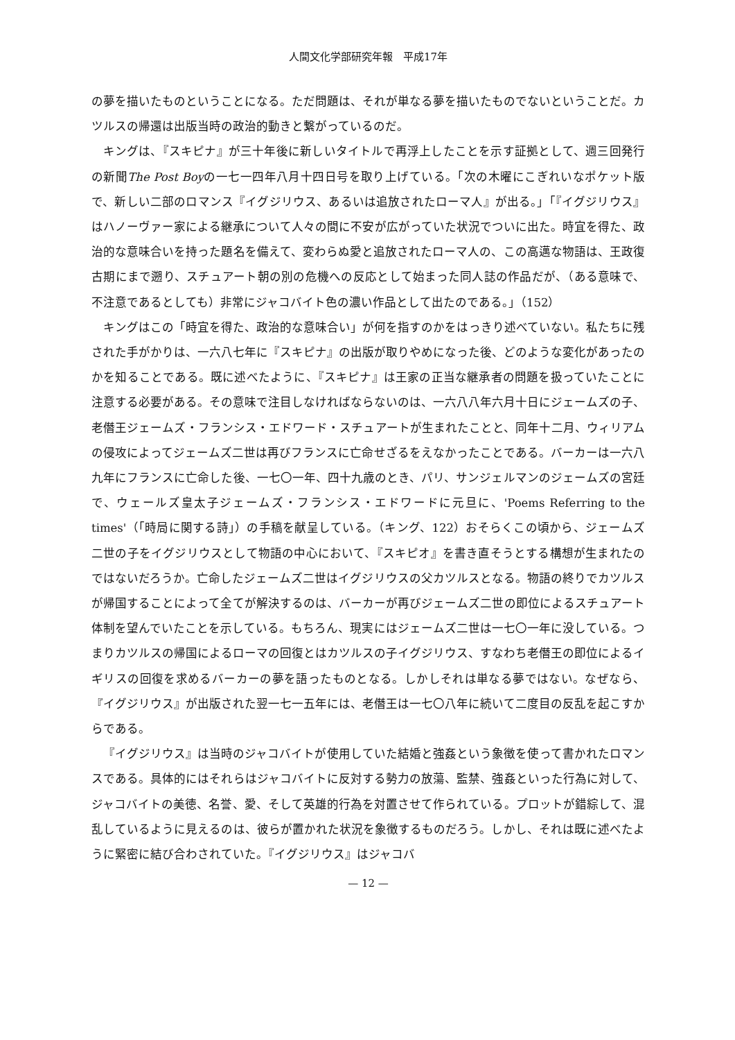人間文化学部研究年報　平成17年
の夢を描いたものということになる。ただ問題は、それが単なる夢を描いたものでないということだ。カツルスの帰還は出版当時の政治的動きと繋がっているのだ。
キングは、『スキピナ』が三十年後に新しいタイトルで再浮上したことを示す証拠として、週三回発行の新聞The Post Boyの一七一四年八月十四日号を取り上げている。「次の木曜にこぎれいなポケット版で、新しい二部のロマンス『イグジリウス、あるいは追放されたローマ人』が出る。」「『イグジリウス』はハノーヴァー家による継承について人々の間に不安が広がっていた状況でついに出た。時宜を得た、政治的な意味合いを持った題名を備えて、変わらぬ愛と追放されたローマ人の、この高邁な物語は、王政復古期にまで遡り、スチュアート朝の別の危機への反応として始まった同人誌の作品だが、（ある意味で、不注意であるとしても）非常にジャコバイト色の濃い作品として出たのである。」（152）
キングはこの「時宜を得た、政治的な意味合い」が何を指すのかをはっきり述べていない。私たちに残された手がかりは、一六八七年に『スキピナ』の出版が取りやめになった後、どのような変化があったのかを知ることである。既に述べたように、『スキピナ』は王家の正当な継承者の問題を扱っていたことに注意する必要がある。その意味で注目しなければならないのは、一六八八年六月十日にジェームズの子、老僭王ジェームズ・フランシス・エドワード・スチュアートが生まれたことと、同年十二月、ウィリアムの侵攻によってジェームズ二世は再びフランスに亡命せざるをえなかったことである。バーカーは一六八九年にフランスに亡命した後、一七〇一年、四十九歳のとき、パリ、サンジェルマンのジェームズの宮廷で、ウェールズ皇太子ジェームズ・フランシス・エドワードに元旦に、'Poems Referring to the times'（「時局に関する詩」）の手稿を献呈している。（キング、122）おそらくこの頃から、ジェームズ二世の子をイグジリウスとして物語の中心において、『スキピオ』を書き直そうとする構想が生まれたのではないだろうか。亡命したジェームズ二世はイグジリウスの父カツルスとなる。物語の終りでカツルスが帰国することによって全てが解決するのは、バーカーが再びジェームズ二世の即位によるスチュアート体制を望んでいたことを示している。もちろん、現実にはジェームズ二世は一七〇一年に没している。つまりカツルスの帰国によるローマの回復とはカツルスの子イグジリウス、すなわち老僭王の即位によるイギリスの回復を求めるバーカーの夢を語ったものとなる。しかしそれは単なる夢ではない。なぜなら、『イグジリウス』が出版された翌一七一五年には、老僭王は一七〇八年に続いて二度目の反乱を起こすからである。
『イグジリウス』は当時のジャコバイトが使用していた結婚と強姦という象徴を使って書かれたロマンスである。具体的にはそれらはジャコバイトに反対する勢力の放蕩、監禁、強姦といった行為に対して、ジャコバイトの美徳、名誉、愛、そして英雄的行為を対置させて作られている。プロットが錯綜して、混乱しているように見えるのは、彼らが置かれた状況を象徴するものだろう。しかし、それは既に述べたように緊密に結び合わされていた。『イグジリウス』はジャコバ
— 12 —